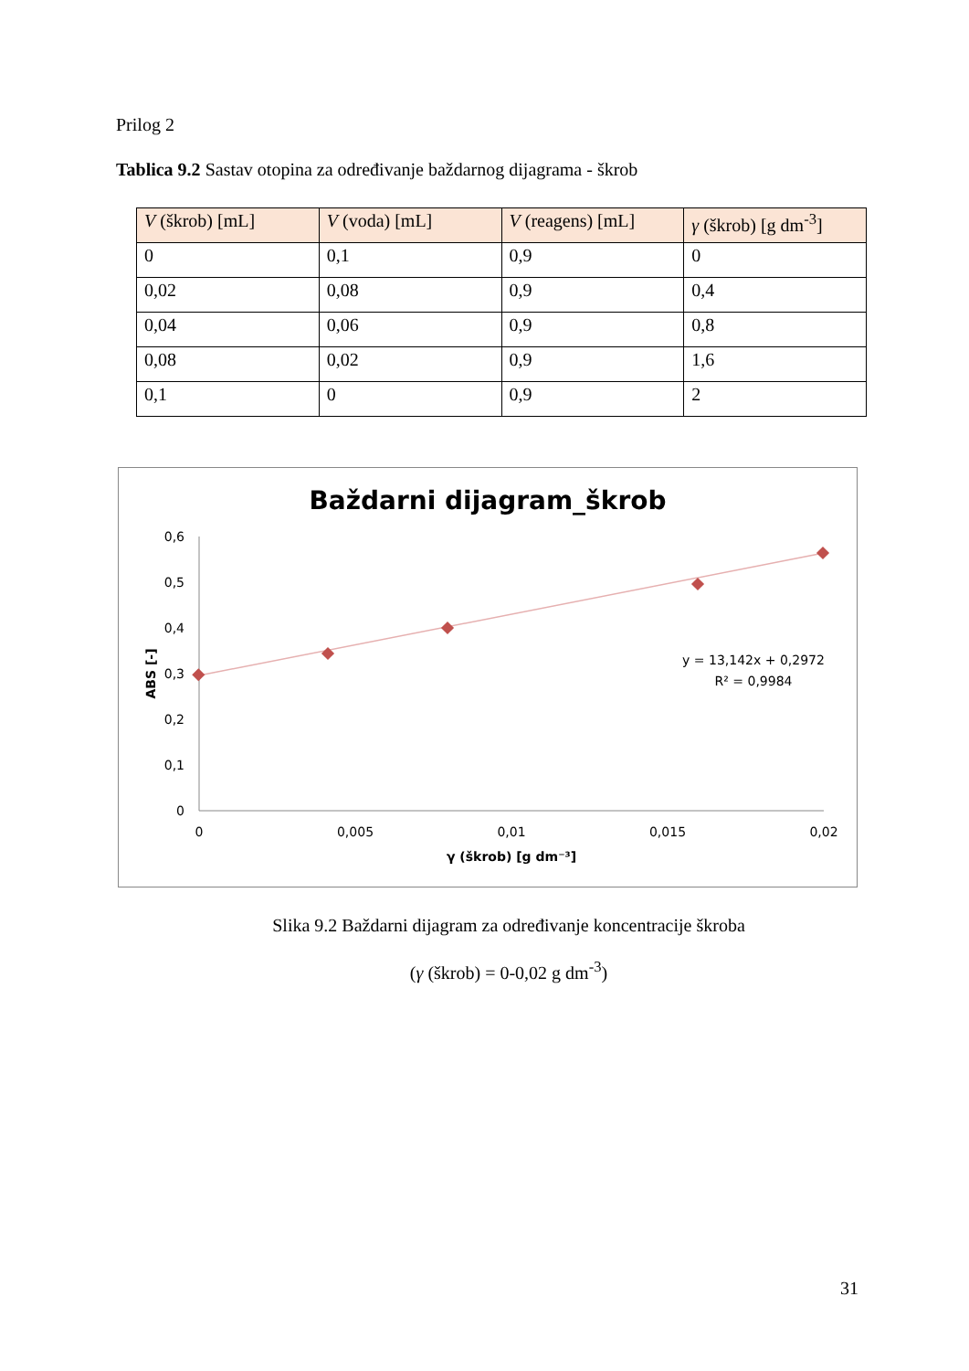Prilog 2
Tablica 9.2 Sastav otopina za određivanje baždarnog dijagrama - škrob
| V (škrob) [mL] | V (voda) [mL] | V (reagens) [mL] | γ (škrob) [g dm<sup>-3</sup>] |
| --- | --- | --- | --- |
| 0 | 0,1 | 0,9 | 0 |
| 0,02 | 0,08 | 0,9 | 0,4 |
| 0,04 | 0,06 | 0,9 | 0,8 |
| 0,08 | 0,02 | 0,9 | 1,6 |
| 0,1 | 0 | 0,9 | 2 |
Baždarni dijagram_škrob
0,6
0,5
0,4
0,3
0,2
0,1
0
0
0,005
0,01
0,015
0,02
γ (škrob) [g dm⁻³]
ABS [-]
y = 13,142x + 0,2972
R² = 0,9984
Slika 9.2 Baždarni dijagram za određivanje koncentracije škroba
(γ (škrob) = 0-0,02 g dm<sup>-3</sup>)
31